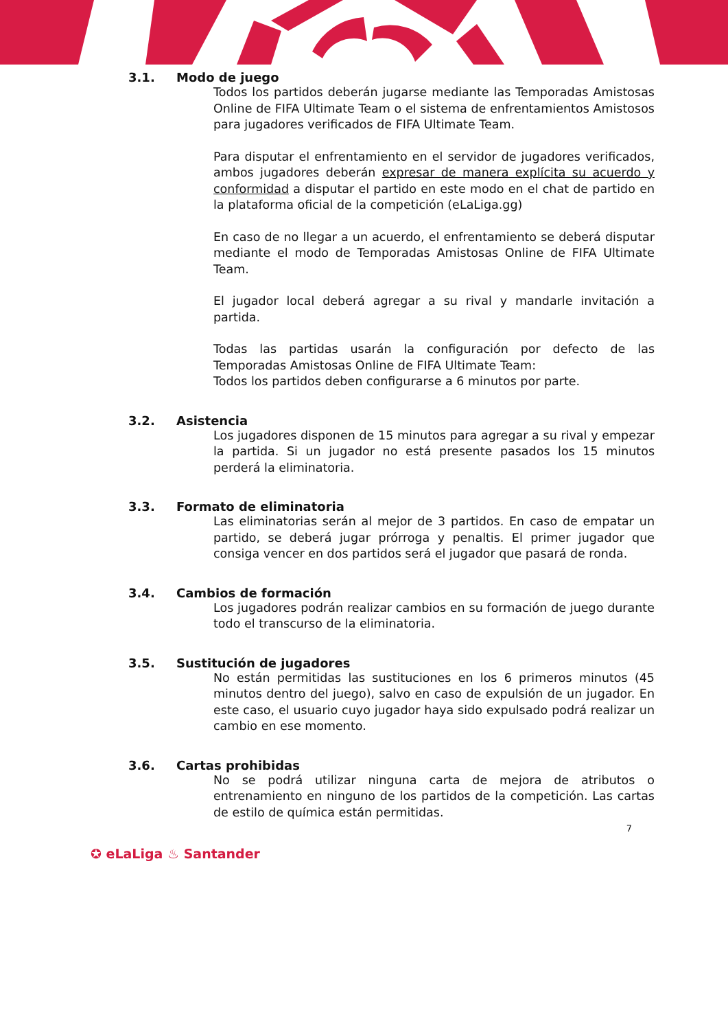3.1. Modo de juego
Todos los partidos deberán jugarse mediante las Temporadas Amistosas Online de FIFA Ultimate Team o el sistema de enfrentamientos Amistosos para jugadores verificados de FIFA Ultimate Team.
Para disputar el enfrentamiento en el servidor de jugadores verificados, ambos jugadores deberán expresar de manera explícita su acuerdo y conformidad a disputar el partido en este modo en el chat de partido en la plataforma oficial de la competición (eLaLiga.gg)
En caso de no llegar a un acuerdo, el enfrentamiento se deberá disputar mediante el modo de Temporadas Amistosas Online de FIFA Ultimate Team.
El jugador local deberá agregar a su rival y mandarle invitación a partida.
Todas las partidas usarán la configuración por defecto de las Temporadas Amistosas Online de FIFA Ultimate Team:
Todos los partidos deben configurarse a 6 minutos por parte.
3.2. Asistencia
Los jugadores disponen de 15 minutos para agregar a su rival y empezar la partida. Si un jugador no está presente pasados los 15 minutos perderá la eliminatoria.
3.3. Formato de eliminatoria
Las eliminatorias serán al mejor de 3 partidos. En caso de empatar un partido, se deberá jugar prórroga y penaltis. El primer jugador que consiga vencer en dos partidos será el jugador que pasará de ronda.
3.4. Cambios de formación
Los jugadores podrán realizar cambios en su formación de juego durante todo el transcurso de la eliminatoria.
3.5. Sustitución de jugadores
No están permitidas las sustituciones en los 6 primeros minutos (45 minutos dentro del juego), salvo en caso de expulsión de un jugador. En este caso, el usuario cuyo jugador haya sido expulsado podrá realizar un cambio en ese momento.
3.6. Cartas prohibidas
No se podrá utilizar ninguna carta de mejora de atributos o entrenamiento en ninguno de los partidos de la competición. Las cartas de estilo de química están permitidas.
7
✪ eLaLiga ♨ Santander